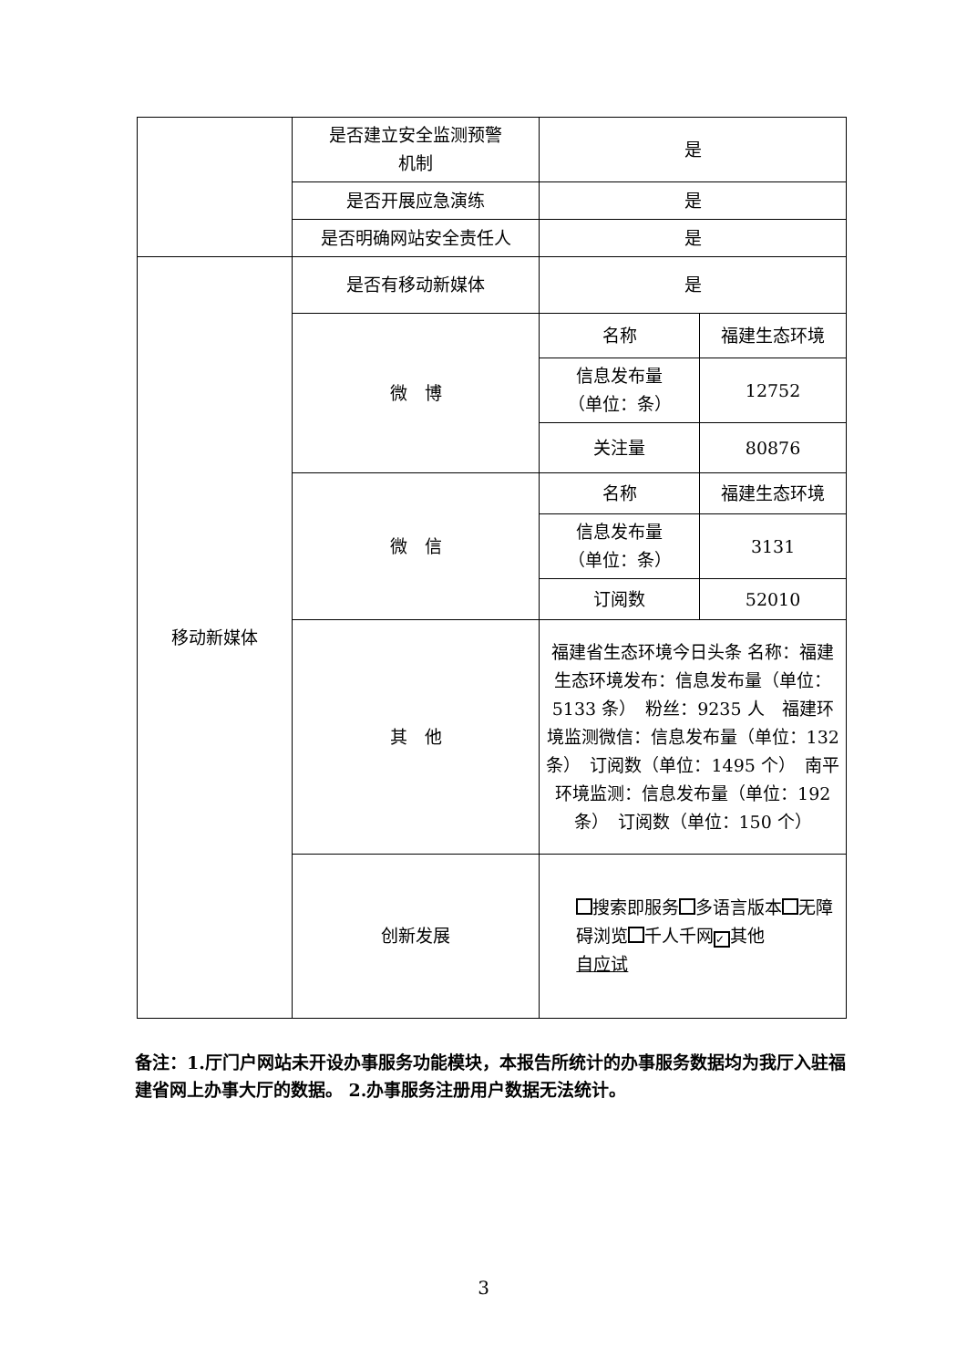| | 是否建立安全监测预警 机制 | 是 | |
| | 是否开展应急演练 | 是 | |
| | 是否明确网站安全责任人 | 是 | |
| 移动新媒体 | 是否有移动新媒体 | 是 | |
| | 微 博 | 名称 | 福建生态环境 |
| | | 信息发布量 （单位：条） | 12752 |
| | | 关注量 | 80876 |
| | 微 信 | 名称 | 福建生态环境 |
| | | 信息发布量 （单位：条） | 3131 |
| | | 订阅数 | 52010 |
| | 其 他 | 福建省生态环境今日头条 名称：福建生态环境发布：信息发布量（单位：5133 条） 粉丝：9235 人 福建环境监测微信：信息发布量（单位：132 条） 订阅数（单位：1495 个） 南平环境监测：信息发布量（单位：192 条） 订阅数（单位：150 个） | |
| | 创新发展 | 搜索即服务 多语言版本 无障碍浏览 千人千网 ✓ 其他 自应试 | |
备注：1.厅门户网站未开设办事服务功能模块，本报告所统计的办事服务数据均为我厅入驻福建省网上办事大厅的数据。 2.办事服务注册用户数据无法统计。
3